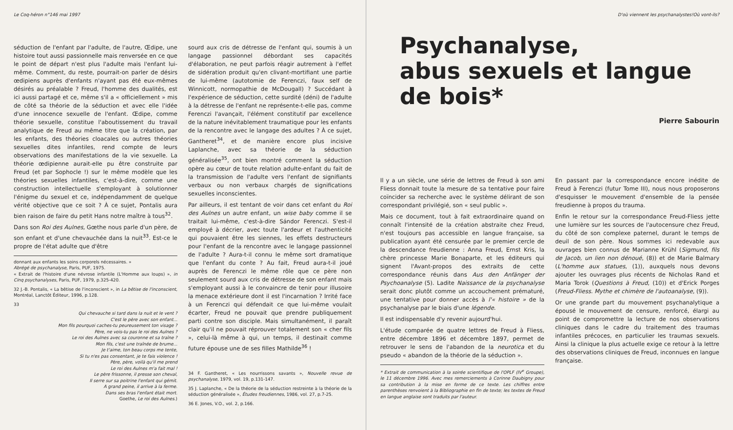Le Coq-héron n°146 mai 1997
séduction de l'enfant par l'adulte, de l'autre, Œdipe, une histoire tout aussi passionnelle mais renversée en ce que le point de départ n'est plus l'adulte mais l'enfant lui-même. Comment, du reste, pourrait-on parler de désirs œdipiens auprès d'enfants n'ayant pas été eux-mêmes désirés au préalable ? Freud, l'homme des dualités, est ici aussi partagé et ce, même s'il a « officiellement » mis de côté sa théorie de la séduction et avec elle l'idée d'une innocence sexuelle de l'enfant. Œdipe, comme théorie sexuelle, constitue l'aboutissement du travail analytique de Freud au même titre que la création, par les enfants, des théories cloacales ou autres théories sexuelles dites infantiles, rend compte de leurs observations des manifestations de la vie sexuelle. La théorie œdipienne aurait-elle pu être construite par Freud (et par Sophocle !) sur le même modèle que les théories sexuelles infantiles, c'est-à-dire, comme une construction intellectuelle s'employant à solutionner l'énigme du sexuel et ce, indépendamment de quelque vérité objective que ce soit ? À ce sujet, Pontalis aura bien raison de faire du petit Hans notre maître à tous<sup>32</sup>.
Dans son Roi des Aulnes, Gœthe nous parle d'un père, de son enfant et d'une chevauchée dans la nuit<sup>33</sup>. Est-ce le propre de l'état adulte que d'être
donnant aux enfants les soins corporels nécessaires. »
Abrégé de psychanalyse, Paris, PUF, 1975.
« Extrait de l'histoire d'une névrose infantile (L'Homme aux loups) », in Cinq psychanalyses, Paris, PUF, 1979, p.325-420.
32 J.-B. Pontalis, « La bêtise de l'inconscient », in La bêtise de l'inconscient, Montréal, Lanctôt Éditeur, 1996, p.128.
33
Qui chevauche si tard dans la nuit et le vent ?
C'est le père avec son enfant...
Mon fils pourquoi caches-tu peureusement ton visage ?
Père, ne vois-tu pas le roi des Aulnes ?
Le roi des Aulnes avec sa couronne et sa traîne ?
Mon fils, c'est une traînée de brume...
Je t'aime, ton beau corps me tente,
Si tu n'es pas consentant, je te fais violence !
Père, père, voilà qu'il me prend
Le roi des Aulnes m'a fait mal !
Le père frissonne, il presse son cheval,
Il serre sur sa poitrine l'enfant qui gémit.
A grand peine, il arrive à la ferme.
Dans ses bras l'enfant était mort.
Goethe, Le roi des Aulnes.)
sourd aux cris de détresse de l'enfant qui, soumis à un langage passionnel débordant ses capacités d'élaboration, ne peut parfois réagir autrement à l'effet de sidération produit qu'en clivant-mortifiant une partie de lui-même (autotomie de Ferenczi, faux self de Winnicott, normopathie de McDougall) ? Succédant à l'expérience de séduction, cette surdité (déni) de l'adulte à la détresse de l'enfant ne représente-t-elle pas, comme Ferenczi l'avançait, l'élément constitutif par excellence de la nature inévitablement traumatique pour les enfants de la rencontre avec le langage des adultes ? À ce sujet, Gantheret<sup>34</sup>, et de manière encore plus incisive Laplanche, avec sa théorie de la séduction généralisée<sup>35</sup>, ont bien montré comment la séduction opère au cœur de toute relation adulte-enfant du fait de la transmission de l'adulte vers l'enfant de signifiants verbaux ou non verbaux chargés de significations sexuelles inconscientes.
Par ailleurs, il est tentant de voir dans cet enfant du Roi des Aulnes un autre enfant, un wise baby comme il se traitait lui-même, c'est-à-dire Sándor Ferenczi. S'est-il employé à décrier, avec toute l'ardeur et l'authenticité qui pouvaient être les siennes, les effets destructeurs pour l'enfant de la rencontre avec le langage passionnel de l'adulte ? Aura-t-il connu le même sort dramatique que l'enfant du conte ? Au fait, Freud aura-t-il joué auprès de Ferenczi le même rôle que ce père non seulement sourd aux cris de détresse de son enfant mais s'employant aussi à le convaincre de tenir pour illusoire la menace extérieure dont il est l'incarnation ? Irrité face à un Ferenczi qui défendait ce que lui-même voulait écarter, Freud ne pouvait que prendre publiquement parti contre son disciple. Mais simultanément, il paraît clair qu'il ne pouvait réprouver totalement son « cher fils », celui-là même à qui, un temps, il destinait comme future épouse une de ses filles Mathilde<sup>36</sup> !
34 F. Gantheret, « Les nourrissons savants », Nouvelle revue de psychanalyse, 1979, vol. 19, p.131-147.
35 J. Laplanche, « De la théorie de la séduction restreinte à la théorie de la séduction généralisée », Études freudiennes, 1986, vol. 27, p.7-25.
36 E. Jones, V.O., vol. 2, p.166.
D'où viennent les psychanalystes!Où vont-ils?
Psychanalyse,
abus sexuels et langue de bois*
Pierre Sabourin
Il y a un siècle, une série de lettres de Freud à son ami Fliess donnait toute la mesure de sa tentative pour faire coïncider sa recherche avec le système délirant de son correspondant privilégié, son « seul public ».
Mais ce document, tout à fait extraordinaire quand on connaît l'intensité de la création abstraite chez Freud, n'est toujours pas accessible en langue française, sa publication ayant été censurée par le premier cercle de la descendance freudienne : Anna Freud, Ernst Kris, la chère princesse Marie Bonaparte, et les éditeurs qui signent l'Avant-propos des extraits de cette correspondance réunis dans Aus den Anfänger der Psychoanalyse (5). Ladite Naissance de la psychanalyse serait donc plutôt comme un accouchement prématuré, une tentative pour donner accès à l'« histoire » de la psychanalyse par le biais d'une légende.
Il est indispensable d'y revenir aujourd'hui.
L'étude comparée de quatre lettres de Freud à Fliess, entre décembre 1896 et décembre 1897, permet de retrouver le sens de l'abandon de la neurotica et du pseudo « abandon de la théorie de la séduction ».
* Extrait de communication à la soirée scientifique de l'OPLF (IV<sup>e</sup> Groupe), le 11 décembre 1996. Avec mes remerciements à Corinne Daubigny pour sa contribution à la mise en forme de ce texte. Les chiffres entre parenthèses renvoient à la Bibliographie en fin de texte; les textes de Freud en langue anglaise sont traduits par l'auteur.
En passant par la correspondance encore inédite de Freud à Ferenczi (futur Tome III), nous nous proposerons d'esquisser le mouvement d'ensemble de la pensée freudienne à propos du trauma.
Enfin le retour sur la correspondance Freud-Fliess jette une lumière sur les sources de l'autocensure chez Freud, du côté de son complexe paternel, durant le temps de deuil de son père. Nous sommes ici redevable aux ouvrages bien connus de Marianne Krühl (Sigmund, fils de Jacob, un lien non dénoué, (8)) et de Marie Balmary (L'homme aux statues, (1)), auxquels nous devons ajouter les ouvrages plus récents de Nicholas Rand et Maria Torok (Questions à Freud, (10)) et d'Erick Porges (Freud-Fliess. Mythe et chimère de l'autoanalyse, (9)).
Or une grande part du mouvement psychanalytique a épousé le mouvement de censure, renforcé, élargi au point de compromettre la lecture de nos observations cliniques dans le cadre du traitement des traumas infantiles précoces, en particulier les traumas sexuels. Ainsi la clinique la plus actuelle exige ce retour à la lettre des observations cliniques de Freud, inconnues en langue française.